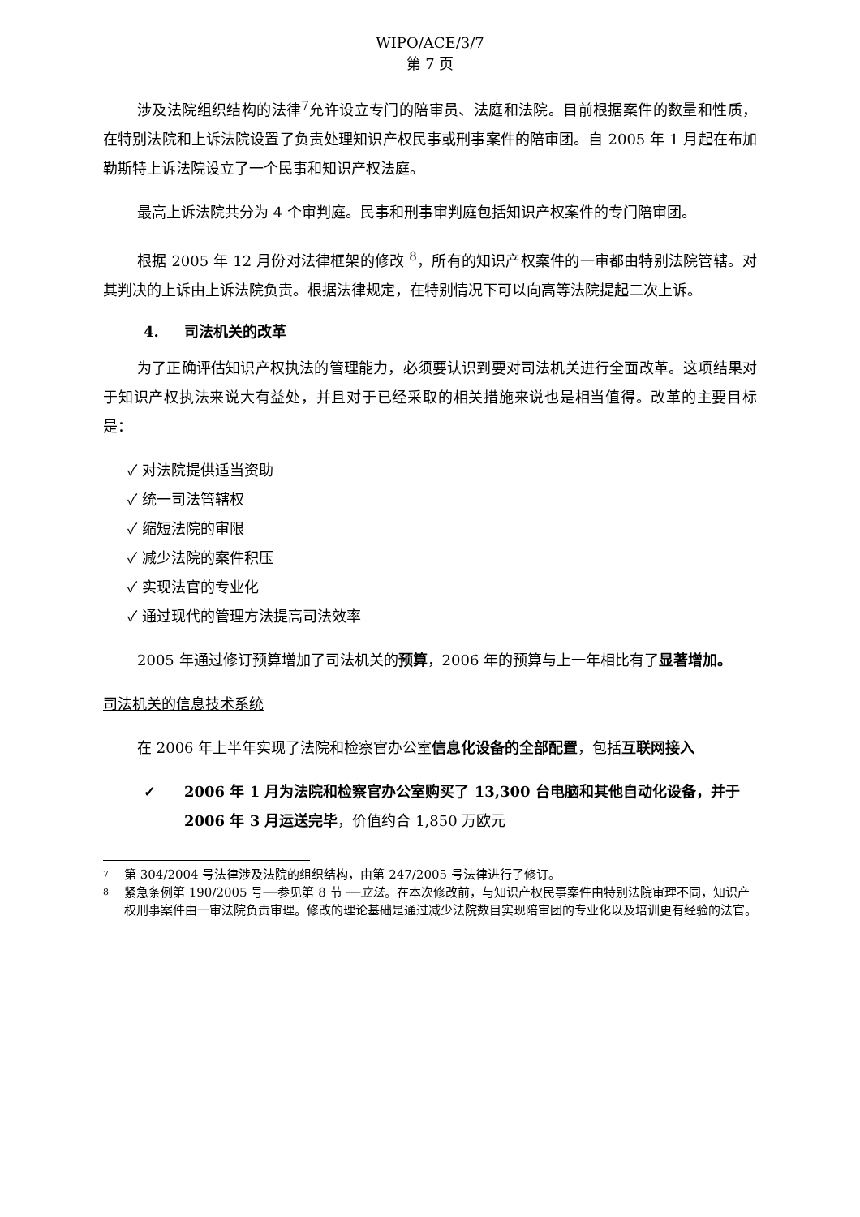WIPO/ACE/3/7
第 7 页
涉及法院组织结构的法律<sup>7</sup>允许设立专门的陪审员、法庭和法院。目前根据案件的数量和性质，在特别法院和上诉法院设置了负责处理知识产权民事或刑事案件的陪审团。自 2005 年 1 月起在布加勒斯特上诉法院设立了一个民事和知识产权法庭。
最高上诉法院共分为 4 个审判庭。民事和刑事审判庭包括知识产权案件的专门陪审团。
根据 2005 年 12 月份对法律框架的修改 <sup>8</sup>，所有的知识产权案件的一审都由特别法院管辖。对其判决的上诉由上诉法院负责。根据法律规定，在特别情况下可以向高等法院提起二次上诉。
4. 司法机关的改革
为了正确评估知识产权执法的管理能力，必须要认识到要对司法机关进行全面改革。这项结果对于知识产权执法来说大有益处，并且对于已经采取的相关措施来说也是相当值得。改革的主要目标是：
✓ 对法院提供适当资助
✓ 统一司法管辖权
✓ 缩短法院的审限
✓ 减少法院的案件积压
✓ 实现法官的专业化
✓ 通过现代的管理方法提高司法效率
2005 年通过修订预算增加了司法机关的预算，2006 年的预算与上一年相比有了显著增加。
司法机关的信息技术系统
在 2006 年上半年实现了法院和检察官办公室信息化设备的全部配置，包括互联网接入
✓ 2006 年 1 月为法院和检察官办公室购买了 13,300 台电脑和其他自动化设备，并于 2006 年 3 月运送完毕，价值约合 1,850 万欧元
7 第 304/2004 号法律涉及法院的组织结构，由第 247/2005 号法律进行了修订。
8 紧急条例第 190/2005 号──参见第 8 节 ──立法。在本次修改前，与知识产权民事案件由特别法院审理不同，知识产权刑事案件由一审法院负责审理。修改的理论基础是通过减少法院数目实现陪审团的专业化以及培训更有经验的法官。